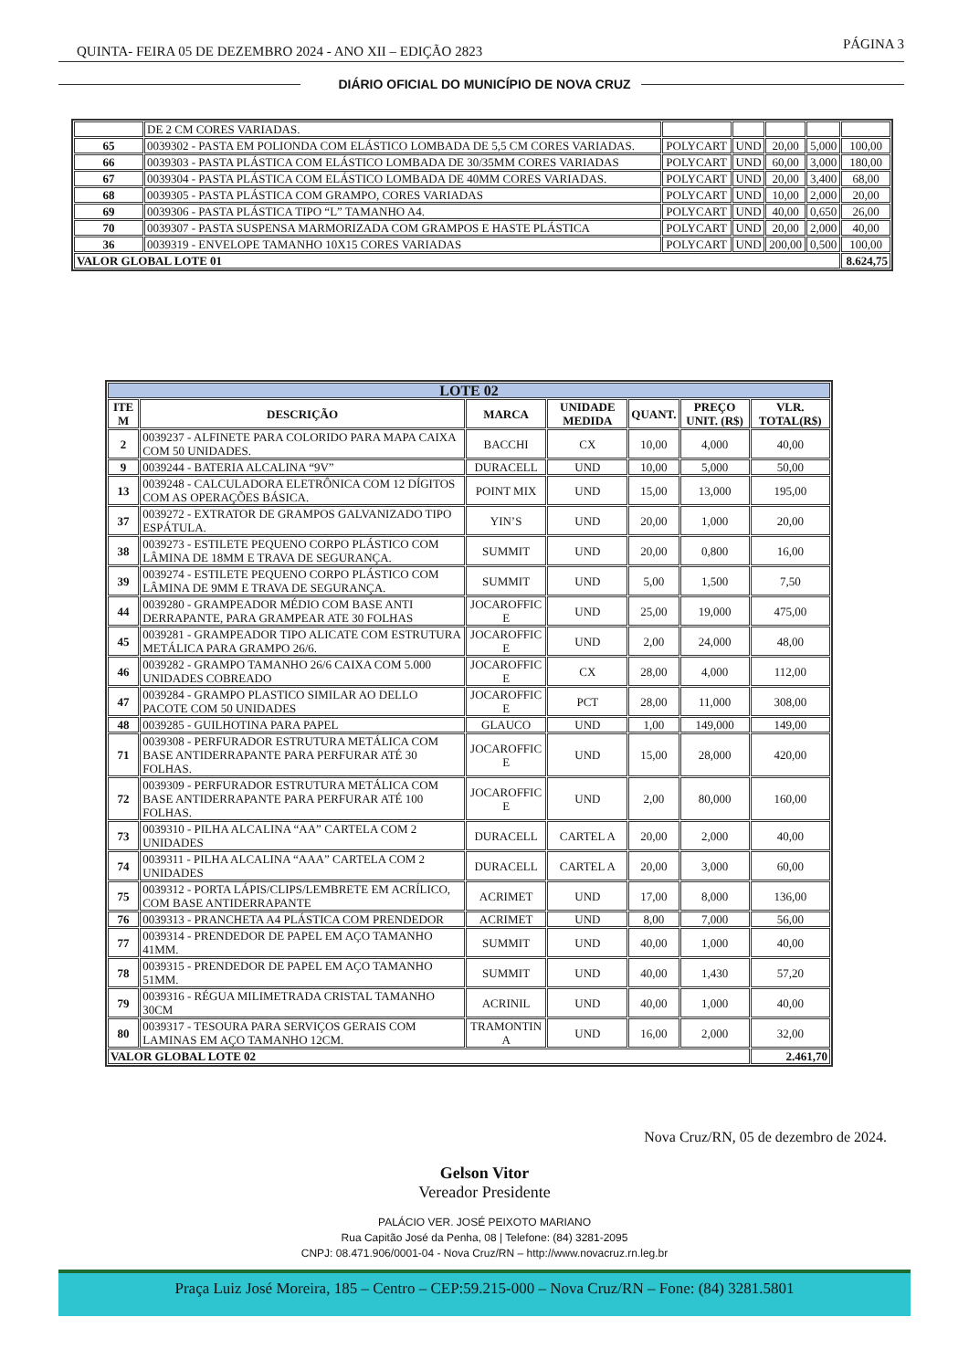QUINTA- FEIRA 05 DE DEZEMBRO 2024 - ANO XII – EDIÇÃO 2823 PÁGINA 3
DIÁRIO OFICIAL DO MUNICÍPIO DE NOVA CRUZ
| | DE 2 CM CORES VARIADAS. | | | | | |
| 65 | 0039302 - PASTA EM POLIONDA COM ELÁSTICO LOMBADA DE 5,5 CM CORES VARIADAS. | POLYCART | UND | 20,00 | 5,000 | 100,00 |
| 66 | 0039303 - PASTA PLÁSTICA COM ELÁSTICO LOMBADA DE 30/35MM CORES VARIADAS | POLYCART | UND | 60,00 | 3,000 | 180,00 |
| 67 | 0039304 - PASTA PLÁSTICA COM ELÁSTICO LOMBADA DE 40MM CORES VARIADAS. | POLYCART | UND | 20,00 | 3,400 | 68,00 |
| 68 | 0039305 - PASTA PLÁSTICA COM GRAMPO, CORES VARIADAS | POLYCART | UND | 10,00 | 2,000 | 20,00 |
| 69 | 0039306 - PASTA PLÁSTICA TIPO “L” TAMANHO A4. | POLYCART | UND | 40,00 | 0,650 | 26,00 |
| 70 | 0039307 - PASTA SUSPENSA MARMORIZADA COM GRAMPOS E HASTE PLÁSTICA | POLYCART | UND | 20,00 | 2,000 | 40,00 |
| 36 | 0039319 - ENVELOPE TAMANHO 10X15 CORES VARIADAS | POLYCART | UND | 200,00 | 0,500 | 100,00 |
| VALOR GLOBAL LOTE 01 | | | | | | 8.624,75 |
| LOTE 02 | | | | | | |
| --- | --- | --- | --- | --- | --- | --- |
| ITE M | DESCRIÇÃO | MARCA | UNIDADE MEDIDA | QUANT. | PREÇO UNIT. (R$) | VLR. TOTAL(R$) |
| 2 | 0039237 - ALFINETE PARA COLORIDO PARA MAPA CAIXA COM 50 UNIDADES. | BACCHI | CX | 10,00 | 4,000 | 40,00 |
| 9 | 0039244 - BATERIA ALCALINA “9V” | DURACELL | UND | 10,00 | 5,000 | 50,00 |
| 13 | 0039248 - CALCULADORA ELETRÔNICA COM 12 DÍGITOS COM AS OPERAÇÕES BÁSICA. | POINT MIX | UND | 15,00 | 13,000 | 195,00 |
| 37 | 0039272 - EXTRATOR DE GRAMPOS GALVANIZADO TIPO ESPÁTULA. | YIN’S | UND | 20,00 | 1,000 | 20,00 |
| 38 | 0039273 - ESTILETE PEQUENO CORPO PLÁSTICO COM LÂMINA DE 18MM E TRAVA DE SEGURANÇA. | SUMMIT | UND | 20,00 | 0,800 | 16,00 |
| 39 | 0039274 - ESTILETE PEQUENO CORPO PLÁSTICO COM LÂMINA DE 9MM E TRAVA DE SEGURANÇA. | SUMMIT | UND | 5,00 | 1,500 | 7,50 |
| 44 | 0039280 - GRAMPEADOR MÉDIO COM BASE ANTI DERRAPANTE, PARA GRAMPEAR ATE 30 FOLHAS | JOCAROFFIC E | UND | 25,00 | 19,000 | 475,00 |
| 45 | 0039281 - GRAMPEADOR TIPO ALICATE COM ESTRUTURA METÁLICA PARA GRAMPO 26/6. | JOCAROFFIC E | UND | 2,00 | 24,000 | 48,00 |
| 46 | 0039282 - GRAMPO TAMANHO 26/6 CAIXA COM 5.000 UNIDADES COBREADO | JOCAROFFIC E | CX | 28,00 | 4,000 | 112,00 |
| 47 | 0039284 - GRAMPO PLASTICO SIMILAR AO DELLO PACOTE COM 50 UNIDADES | JOCAROFFIC E | PCT | 28,00 | 11,000 | 308,00 |
| 48 | 0039285 - GUILHOTINA PARA PAPEL | GLAUCO | UND | 1,00 | 149,000 | 149,00 |
| 71 | 0039308 - PERFURADOR ESTRUTURA METÁLICA COM BASE ANTIDERRAPANTE PARA PERFURAR ATÉ 30 FOLHAS. | JOCAROFFIC E | UND | 15,00 | 28,000 | 420,00 |
| 72 | 0039309 - PERFURADOR ESTRUTURA METÁLICA COM BASE ANTIDERRAPANTE PARA PERFURAR ATÉ 100 FOLHAS. | JOCAROFFIC E | UND | 2,00 | 80,000 | 160,00 |
| 73 | 0039310 - PILHA ALCALINA “AA” CARTELA COM 2 UNIDADES | DURACELL | CARTEL A | 20,00 | 2,000 | 40,00 |
| 74 | 0039311 - PILHA ALCALINA “AAA” CARTELA COM 2 UNIDADES | DURACELL | CARTEL A | 20,00 | 3,000 | 60,00 |
| 75 | 0039312 - PORTA LÁPIS/CLIPS/LEMBRETE EM ACRÍLICO, COM BASE ANTIDERRAPANTE | ACRIMET | UND | 17,00 | 8,000 | 136,00 |
| 76 | 0039313 - PRANCHETA A4 PLÁSTICA COM PRENDEDOR | ACRIMET | UND | 8,00 | 7,000 | 56,00 |
| 77 | 0039314 - PRENDEDOR DE PAPEL EM AÇO TAMANHO 41MM. | SUMMIT | UND | 40,00 | 1,000 | 40,00 |
| 78 | 0039315 - PRENDEDOR DE PAPEL EM AÇO TAMANHO 51MM. | SUMMIT | UND | 40,00 | 1,430 | 57,20 |
| 79 | 0039316 - RÉGUA MILIMETRADA CRISTAL TAMANHO 30CM | ACRINIL | UND | 40,00 | 1,000 | 40,00 |
| 80 | 0039317 - TESOURA PARA SERVIÇOS GERAIS COM LAMINAS EM AÇO TAMANHO 12CM. | TRAMONTIN A | UND | 16,00 | 2,000 | 32,00 |
| VALOR GLOBAL LOTE 02 | | | | | | 2.461,70 |
Nova Cruz/RN, 05 de dezembro de 2024.
Gelson Vitor
Vereador Presidente
PALÁCIO VER. JOSÉ PEIXOTO MARIANO
Rua Capitão José da Penha, 08 | Telefone: (84) 3281-2095
CNPJ: 08.471.906/0001-04 - Nova Cruz/RN – http://www.novacruz.rn.leg.br
Praça Luiz José Moreira, 185 – Centro – CEP:59.215-000 – Nova Cruz/RN – Fone: (84) 3281.5801